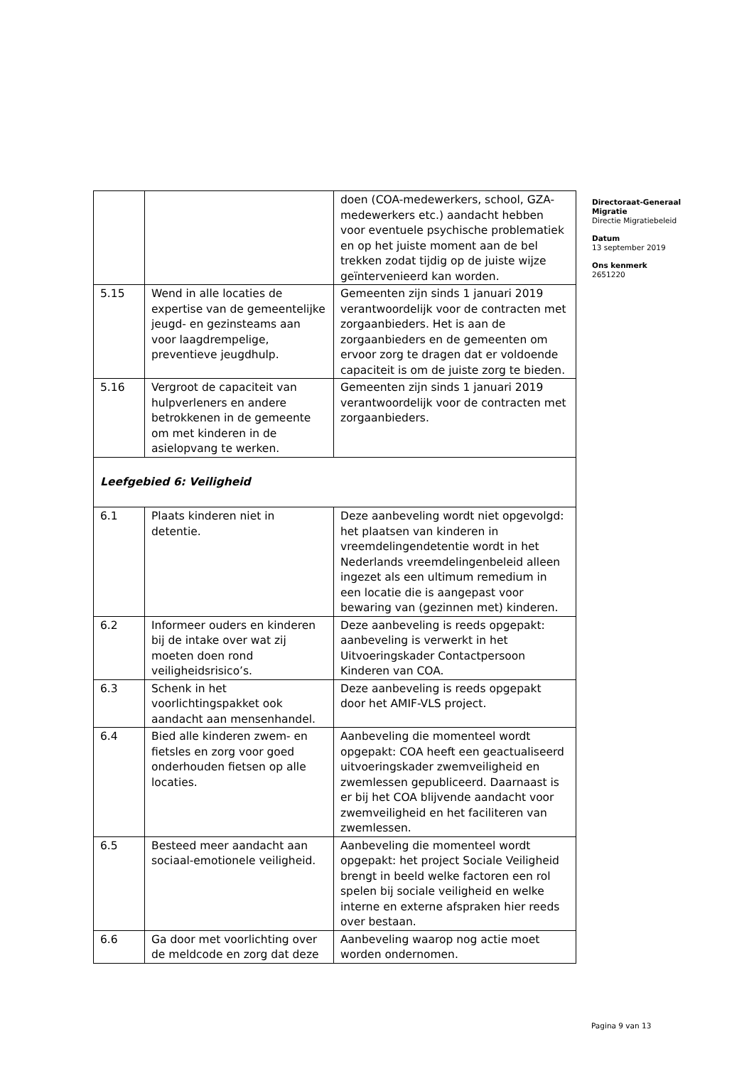| | | doen (COA-medewerkers, school, GZA-medewerkers etc.) aandacht hebben voor eventuele psychische problematiek en op het juiste moment aan de bel trekken zodat tijdig op de juiste wijze geïntervenieerd kan worden. |
| 5.15 | Wend in alle locaties de expertise van de gemeentelijke jeugd- en gezinsteams aan voor laagdrempelige, preventieve jeugdhulp. | Gemeenten zijn sinds 1 januari 2019 verantwoordelijk voor de contracten met zorgaanbieders. Het is aan de zorgaanbieders en de gemeenten om ervoor zorg te dragen dat er voldoende capaciteit is om de juiste zorg te bieden. |
| 5.16 | Vergroot de capaciteit van hulpverleners en andere betrokkenen in de gemeente om met kinderen in de asielopvang te werken. | Gemeenten zijn sinds 1 januari 2019 verantwoordelijk voor de contracten met zorgaanbieders. |
| Leefgebied 6: Veiligheid | | |
| 6.1 | Plaats kinderen niet in detentie. | Deze aanbeveling wordt niet opgevolgd: het plaatsen van kinderen in vreemdelingendetentie wordt in het Nederlands vreemdelingenbeleid alleen ingezet als een ultimum remedium in een locatie die is aangepast voor bewaring van (gezinnen met) kinderen. |
| 6.2 | Informeer ouders en kinderen bij de intake over wat zij moeten doen rond veiligheidsrisico’s. | Deze aanbeveling is reeds opgepakt: aanbeveling is verwerkt in het Uitvoeringskader Contactpersoon Kinderen van COA. |
| 6.3 | Schenk in het voorlichtingspakket ook aandacht aan mensenhandel. | Deze aanbeveling is reeds opgepakt door het AMIF-VLS project. |
| 6.4 | Bied alle kinderen zwem- en fietsles en zorg voor goed onderhouden fietsen op alle locaties. | Aanbeveling die momenteel wordt opgepakt: COA heeft een geactualiseerd uitvoeringskader zwemveiligheid en zwemlessen gepubliceerd. Daarnaast is er bij het COA blijvende aandacht voor zwemveiligheid en het faciliteren van zwemlessen. |
| 6.5 | Besteed meer aandacht aan sociaal-emotionele veiligheid. | Aanbeveling die momenteel wordt opgepakt: het project Sociale Veiligheid brengt in beeld welke factoren een rol spelen bij sociale veiligheid en welke interne en externe afspraken hier reeds over bestaan. |
| 6.6 | Ga door met voorlichting over de meldcode en zorg dat deze | Aanbeveling waarop nog actie moet worden ondernomen. |
Directoraat-Generaal Migratie
Directie Migratiebeleid
Datum
13 september 2019
Ons kenmerk
2651220
Pagina 9 van 13